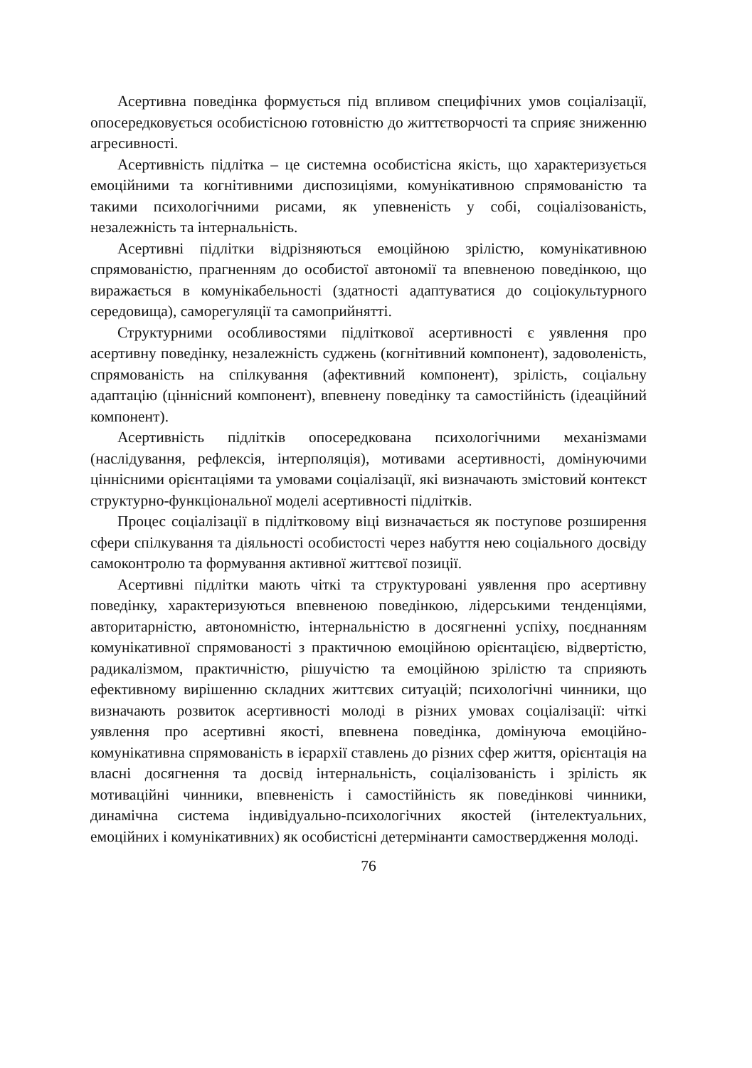Асертивна поведінка формується під впливом специфічних умов соціалізації, опосередковується особистісною готовністю до життє­творчості та сприяє зниженню агресивності.
Асертивність підлітка – це системна особистісна якість, що характеризується емоційними та когнітивними диспозиціями, комунікативною спрямованістю та такими психологічними рисами, як упевненість у собі, соціалізованість, незалежність та інтернальність.
Асертивні підлітки відрізняються емоційною зрілістю, комуніка­тивною спрямованістю, прагненням до особистої автономії та впевненою поведінкою, що виражається в комунікабельності (здатності адаптуватися до соціокультурного середовища), саморегуляції та самоприйнятті.
Структурними особливостями підліткової асертивності є уявлення про асертивну поведінку, незалежність суджень (когнітивний компонент), задоволеність, спрямованість на спілкування (афективний компонент), зрілість, соціальну адаптацію (ціннісний компонент), впевнену поведінку та самостійність (ідеаційний компонент).
Асертивність підлітків опосередкована психологічними механіз­мами (наслідування, рефлексія, інтерполяція), мотивами асертивності, домінуючими ціннісними орієнтаціями та умовами соціалізації, які визначають змістовий контекст структурно-функціональної моделі асертивності підлітків.
Процес соціалізації в підлітковому віці визначається як поступове розширення сфери спілкування та діяльності особистості через набуття нею соціального досвіду самоконтролю та формування активної життєвої позиції.
Асертивні підлітки мають чіткі та структуровані уявлення про асертивну поведінку, характеризуються впевненою поведінкою, лідерськими тенденціями, авторитарністю, автономністю, інтерналь­ністю в досягненні успіху, поєднанням комунікативної спрямованості з практичною емоційною орієнтацією, відвертістю, радикалізмом, практичністю, рішучістю та емоційною зрілістю та сприяють ефективному вирішенню складних життєвих ситуацій; психологічні чинники, що визначають розвиток асертивності молоді в різних умовах соціалізації: чіткі уявлення про асертивні якості, впевнена поведінка, домінуюча емоційно-комунікативна спрямованість в ієрархії ставлень до різних сфер життя, орієнтація на власні досягнення та досвід інтернальність, соціалізованість і зрілість як мотиваційні чинники, впевненість і самостійність як поведінкові чинники, динамічна система індивідуально-психологічних якостей (інтелектуальних, емоційних і комунікативних) як особистісні детермінанти самоствердження молоді.
76